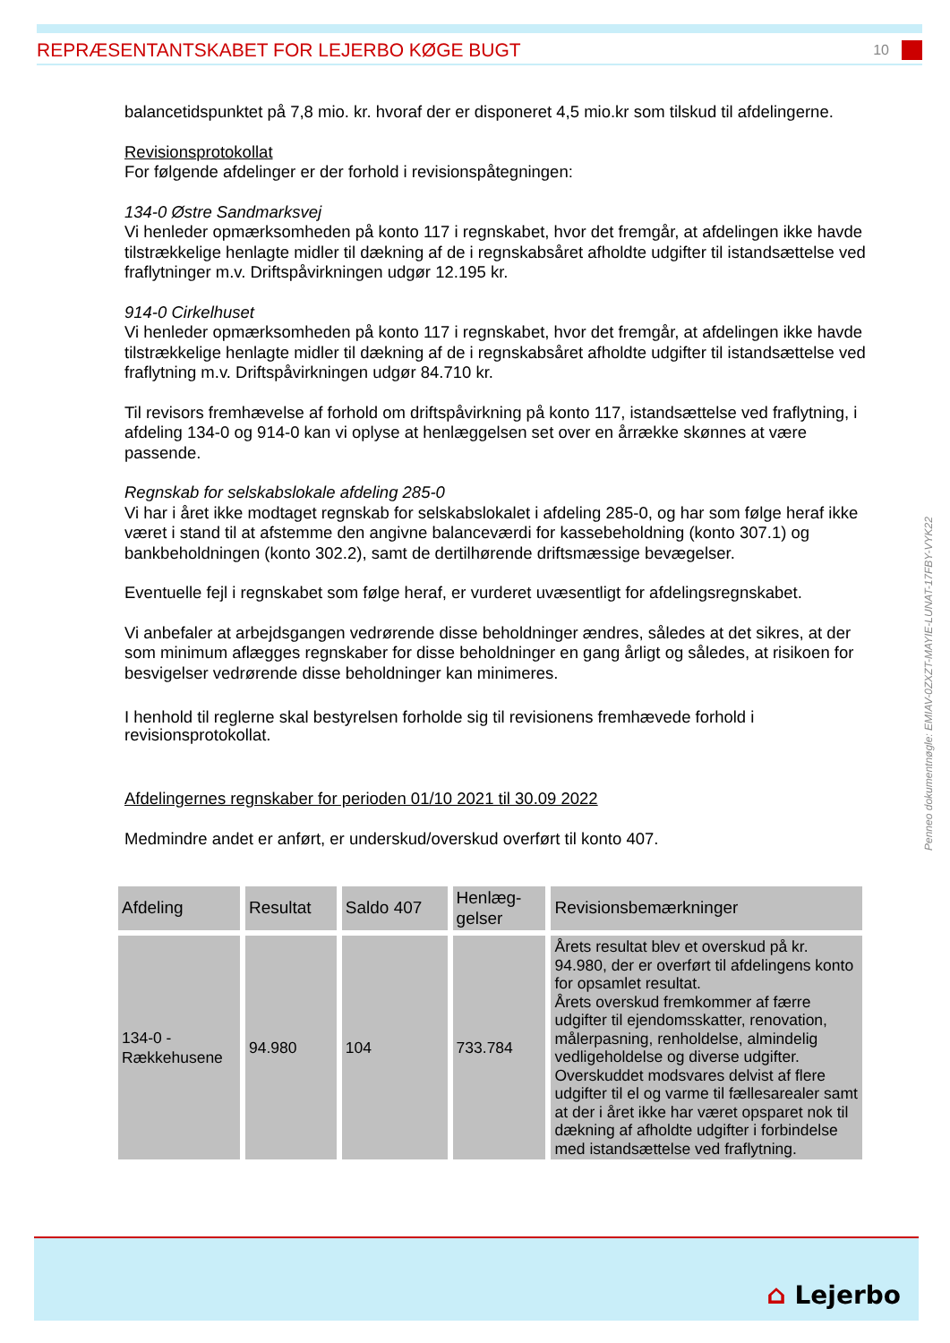REPRÆSENTANTSKABET FOR LEJERBO KØGE BUGT 10
balancetidspunktet på 7,8 mio. kr. hvoraf der er disponeret 4,5 mio.kr som tilskud til afdelingerne.
Revisionsprotokollat
For følgende afdelinger er der forhold i revisionspåtegningen:
134-0 Østre Sandmarksvej
Vi henleder opmærksomheden på konto 117 i regnskabet, hvor det fremgår, at afdelingen ikke havde tilstrækkelige henlagte midler til dækning af de i regnskabsåret afholdte udgifter til istandsættelse ved fraflytninger m.v. Driftspåvirkningen udgør 12.195 kr.
914-0 Cirkelhuset
Vi henleder opmærksomheden på konto 117 i regnskabet, hvor det fremgår, at afdelingen ikke havde tilstrækkelige henlagte midler til dækning af de i regnskabsåret afholdte udgifter til istandsættelse ved fraflytning m.v. Driftspåvirkningen udgør 84.710 kr.
Til revisors fremhævelse af forhold om driftspåvirkning på konto 117, istandsættelse ved fraflytning, i afdeling 134-0 og 914-0 kan vi oplyse at henlæggelsen set over en årrække skønnes at være passende.
Regnskab for selskabslokale afdeling 285-0
Vi har i året ikke modtaget regnskab for selskabslokalet i afdeling 285-0, og har som følge heraf ikke været i stand til at afstemme den angivne balanceværdi for kassebeholdning (konto 307.1) og bankbeholdningen (konto 302.2), samt de dertilhørende driftsmæssige bevægelser.
Eventuelle fejl i regnskabet som følge heraf, er vurderet uvæsentligt for afdelingsregnskabet.
Vi anbefaler at arbejdsgangen vedrørende disse beholdninger ændres, således at det sikres, at der som minimum aflægges regnskaber for disse beholdninger en gang årligt og således, at risikoen for besvigelser vedrørende disse beholdninger kan minimeres.
I henhold til reglerne skal bestyrelsen forholde sig til revisionens fremhævede forhold i revisionsprotokollat.
Afdelingernes regnskaber for perioden 01/10 2021 til 30.09 2022
Medmindre andet er anført, er underskud/overskud overført til konto 407.
| Afdeling | Resultat | Saldo 407 | Henlæg- gelser | Revisionsbemærkninger |
| --- | --- | --- | --- | --- |
| 134-0 - Rækkehusene | 94.980 | 104 | 733.784 | Årets resultat blev et overskud på kr. 94.980, der er overført til afdelingens konto for opsamlet resultat. Årets overskud fremkommer af færre udgifter til ejendomsskatter, renovation, målerpasning, renholdelse, almindelig vedligeholdelse og diverse udgifter. Overskuddet modsvares delvist af flere udgifter til el og varme til fællesarealer samt at der i året ikke har været opsparet nok til dækning af afholdte udgifter i forbindelse med istandsættelse ved fraflytning. |
Penneo dokumentnøgle: EMIAV-0ZXZT-MAYIE-LUNAT-17FBY-VYK22
⌂ Lejerbo